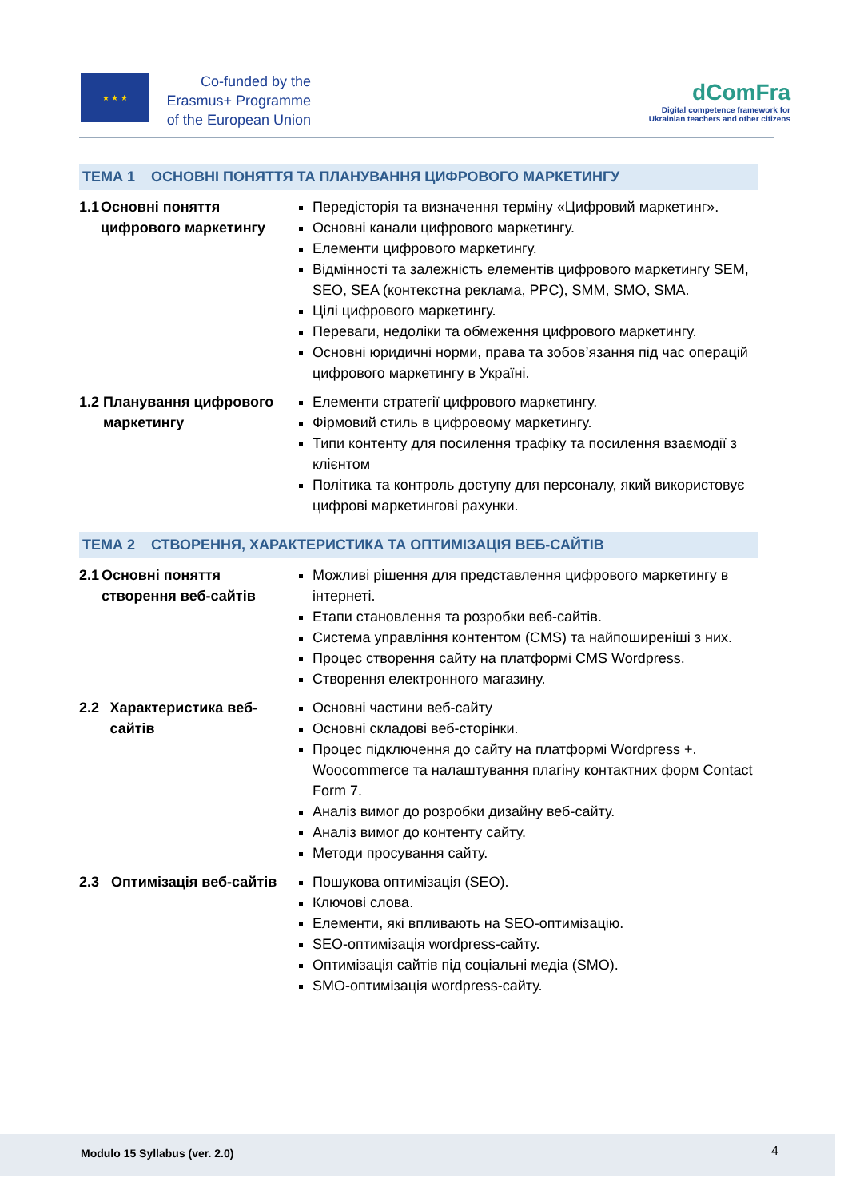★ ★ ★
Co-funded by the Erasmus+ Programme of the European Union
dComFra
Digital competence framework for
Ukrainian teachers and other citizens
ТЕМА 1 ОСНОВНІ ПОНЯТТЯ ТА ПЛАНУВАННЯ ЦИФРОВОГО МАРКЕТИНГУ
1.1 Основні поняття цифрового маркетингу
Передісторія та визначення терміну «Цифровий маркетинг».
Основні канали цифрового маркетингу.
Елементи цифрового маркетингу.
Відмінності та залежність елементів цифрового маркетингу SEM, SEO, SEA (контекстна реклама, PPC), SMM, SMO, SMA.
Цілі цифрового маркетингу.
Переваги, недоліки та обмеження цифрового маркетингу.
Основні юридичні норми, права та зобов’язання під час операцій цифрового маркетингу в Україні.
1.2 Планування цифрового маркетингу
Елементи стратегії цифрового маркетингу.
Фірмовий стиль в цифровому маркетингу.
Типи контенту для посилення трафіку та посилення взаємодії з клієнтом
Політика та контроль доступу для персоналу, який використовує цифрові маркетингові рахунки.
ТЕМА 2 СТВОРЕННЯ, ХАРАКТЕРИСТИКА ТА ОПТИМІЗАЦІЯ ВЕБ-САЙТІВ
2.1 Основні поняття створення веб-сайтів
Можливі рішення для представлення цифрового маркетингу в інтернеті.
Етапи становлення та розробки веб-сайтів.
Система управління контентом (CMS) та найпоширеніші з них.
Процес створення сайту на платформі CMS Wordpress.
Створення електронного магазину.
2.2 Характеристика веб-сайтів
Основні частини веб-сайту
Основні складові веб-сторінки.
Процес підключення до сайту на платформі Wordpress +. Woocommerce та налаштування плагіну контактних форм Contact Form 7.
Аналіз вимог до розробки дизайну веб-сайту.
Аналіз вимог до контенту сайту.
Методи просування сайту.
2.3 Оптимізація веб-сайтів
Пошукова оптимізація (SEO).
Ключові слова.
Елементи, які впливають на SEO-оптимізацію.
SEO-оптимізація wordpress-сайту.
Оптимізація сайтів під соціальні медіа (SMO).
SMO-оптимізація wordpress-сайту.
Modulo 15 Syllabus (ver. 2.0)
4